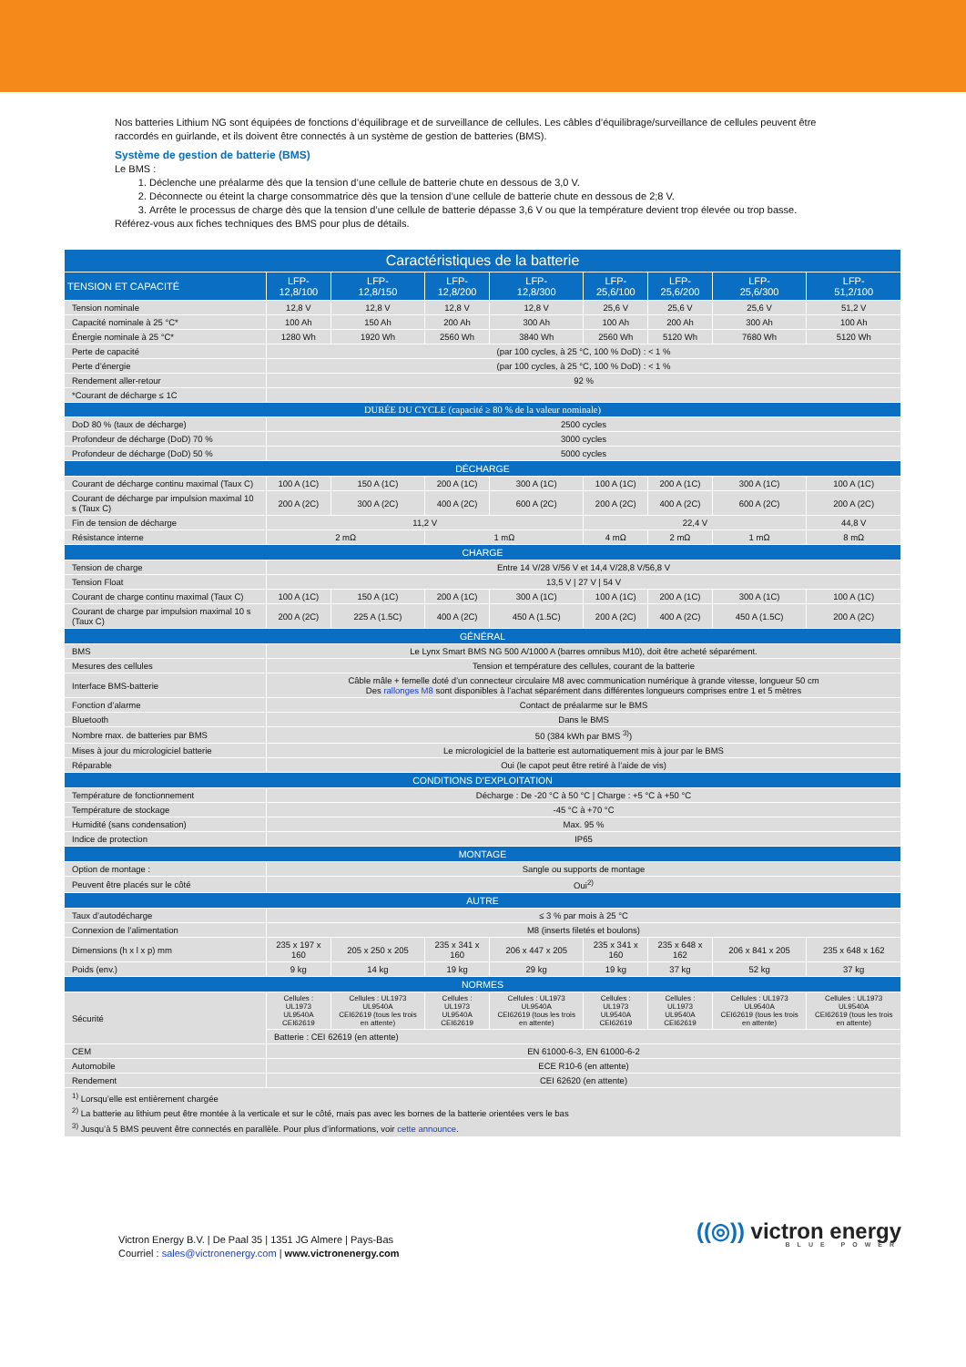Nos batteries Lithium NG sont équipées de fonctions d’équilibrage et de surveillance de cellules. Les câbles d’équilibrage/surveillance de cellules peuvent être raccordés en guirlande, et ils doivent être connectés à un système de gestion de batteries (BMS).
Système de gestion de batterie (BMS)
Le BMS :
1. Déclenche une préalarme dès que la tension d’une cellule de batterie chute en dessous de 3,0 V.
2. Déconnecte ou éteint la charge consommatrice dès que la tension d’une cellule de batterie chute en dessous de 2;8 V.
3. Arrête le processus de charge dès que la tension d’une cellule de batterie dépasse 3,6 V ou que la température devient trop élevée ou trop basse.
Référez-vous aux fiches techniques des BMS pour plus de détails.
| Caractéristiques de la batterie | | | | | | | | |
| --- | --- | --- | --- | --- | --- | --- | --- | --- |
| TENSION ET CAPACITÉ | LFP- 12,8/100 | LFP- 12,8/150 | LFP- 12,8/200 | LFP- 12,8/300 | LFP- 25,6/100 | LFP- 25,6/200 | LFP- 25,6/300 | LFP- 51,2/100 |
| Tension nominale | 12,8 V | 12,8 V | 12,8 V | 12,8 V | 25,6 V | 25,6 V | 25,6 V | 51,2 V |
| Capacité nominale à 25 °C* | 100 Ah | 150 Ah | 200 Ah | 300 Ah | 100 Ah | 200 Ah | 300 Ah | 100 Ah |
| Énergie nominale à 25 °C* | 1280 Wh | 1920 Wh | 2560 Wh | 3840 Wh | 2560 Wh | 5120 Wh | 7680 Wh | 5120 Wh |
| Perte de capacité | (par 100 cycles, à 25 °C, 100 % DoD) : < 1 % | | | | | | | |
| Perte d’énergie | (par 100 cycles, à 25 °C, 100 % DoD) : < 1 % | | | | | | | |
| Rendement aller-retour | 92 % | | | | | | | |
| *Courant de décharge ≤ 1C | | | | | | | | |
| DURÉE DU CYCLE (capacité ≥ 80 % de la valeur nominale) | | | | | | | | |
| DoD 80 % (taux de décharge) | 2500 cycles | | | | | | | |
| Profondeur de décharge (DoD) 70 % | 3000 cycles | | | | | | | |
| Profondeur de décharge (DoD) 50 % | 5000 cycles | | | | | | | |
| DÉCHARGE | | | | | | | | |
| Courant de décharge continu maximal (Taux C) | 100 A (1C) | 150 A (1C) | 200 A (1C) | 300 A (1C) | 100 A (1C) | 200 A (1C) | 300 A (1C) | 100 A (1C) |
| Courant de décharge par impulsion maximal 10 s (Taux C) | 200 A (2C) | 300 A (2C) | 400 A (2C) | 600 A (2C) | 200 A (2C) | 400 A (2C) | 600 A (2C) | 200 A (2C) |
| Fin de tension de décharge | 11,2 V | | | | 22,4 V | | | 44,8 V |
| Résistance interne | 2 mΩ | | 1 mΩ | | 4 mΩ | 2 mΩ | 1 mΩ | 8 mΩ |
| CHARGE | | | | | | | | |
| Tension de charge | Entre 14 V/28 V/56 V et 14,4 V/28,8 V/56,8 V | | | | | | | |
| Tension Float | 13,5 V / 27 V / 54 V | | | | | | | |
| Courant de charge continu maximal (Taux C) | 100 A (1C) | 150 A (1C) | 200 A (1C) | 300 A (1C) | 100 A (1C) | 200 A (1C) | 300 A (1C) | 100 A (1C) |
| Courant de charge par impulsion maximal 10 s (Taux C) | 200 A (2C) | 225 A (1.5C) | 400 A (2C) | 450 A (1.5C) | 200 A (2C) | 400 A (2C) | 450 A (1.5C) | 200 A (2C) |
| GÉNÉRAL | | | | | | | | |
| BMS | Le Lynx Smart BMS NG 500 A/1000 A (barres omnibus M10), doit être acheté séparément. | | | | | | | |
| Mesures des cellules | Tension et température des cellules, courant de la batterie | | | | | | | |
| Interface BMS-batterie | Câble mâle + femelle doté d’un connecteur circulaire M8 avec communication numérique à grande vitesse, longueur 50 cm Des rallonges M8 sont disponibles à l’achat séparément dans différentes longueurs comprises entre 1 et 5 mètres | | | | | | | |
| Fonction d’alarme | Contact de préalarme sur le BMS | | | | | | | |
| Bluetooth | Dans le BMS | | | | | | | |
| Nombre max. de batteries par BMS | 50 (384 kWh par BMS <sup>3)</sup>) | | | | | | | |
| Mises à jour du micrologiciel batterie | Le micrologiciel de la batterie est automatiquement mis à jour par le BMS | | | | | | | |
| Réparable | Oui (le capot peut être retiré à l’aide de vis) | | | | | | | |
| CONDITIONS D’EXPLOITATION | | | | | | | | |
| Température de fonctionnement | Décharge : De -20 °C à 50 °C / Charge : +5 °C à +50 °C | | | | | | | |
| Température de stockage | -45 °C à +70 °C | | | | | | | |
| Humidité (sans condensation) | Max. 95 % | | | | | | | |
| Indice de protection | IP65 | | | | | | | |
| MONTAGE | | | | | | | | |
| Option de montage : | Sangle ou supports de montage | | | | | | | |
| Peuvent être placés sur le côté | Oui<sup>2)</sup> | | | | | | | |
| AUTRE | | | | | | | | |
| Taux d’autodécharge | ≤ 3 % par mois à 25 °C | | | | | | | |
| Connexion de l’alimentation | M8 (inserts filetés et boulons) | | | | | | | |
| Dimensions (h x l x p) mm | 235 x 197 x 160 | 205 x 250 x 205 | 235 x 341 x 160 | 206 x 447 x 205 | 235 x 341 x 160 | 235 x 648 x 162 | 206 x 841 x 205 | 235 x 648 x 162 |
| Poids (env.) | 9 kg | 14 kg | 19 kg | 29 kg | 19 kg | 37 kg | 52 kg | 37 kg |
| NORMES | | | | | | | | |
| Sécurité | Cellules : UL1973 UL9540A CEI62619 | Cellules : UL1973 UL9540A CEI62619 (tous les trois en attente) | Cellules : UL1973 UL9540A CEI62619 | Cellules : UL1973 UL9540A CEI62619 (tous les trois en attente) | Cellules : UL1973 UL9540A CEI62619 | Cellules : UL1973 UL9540A CEI62619 | Cellules : UL1973 UL9540A CEI62619 (tous les trois en attente) | Cellules : UL1973 UL9540A CEI62619 (tous les trois en attente) |
| | Batterie : CEI 62619 (en attente) | | | | | | | |
| CEM | EN 61000-6-3, EN 61000-6-2 | | | | | | | |
| Automobile | ECE R10-6 (en attente) | | | | | | | |
| Rendement | CEI 62620 (en attente) | | | | | | | |
| <sup>1)</sup> Lorsqu’elle est entièrement chargée <sup>2)</sup> La batterie au lithium peut être montée à la verticale et sur le côté, mais pas avec les bornes de la batterie orientées vers le bas <sup>3)</sup> Jusqu’à 5 BMS peuvent être connectés en parallèle. Pour plus d’informations, voir cette announce . | | | | | | | | |
Victron Energy B.V. | De Paal 35 | 1351 JG Almere | Pays-Bas
Courriel : sales@victronenergy.com | www.victronenergy.com
((◎)) victron energy
BLUE POWER